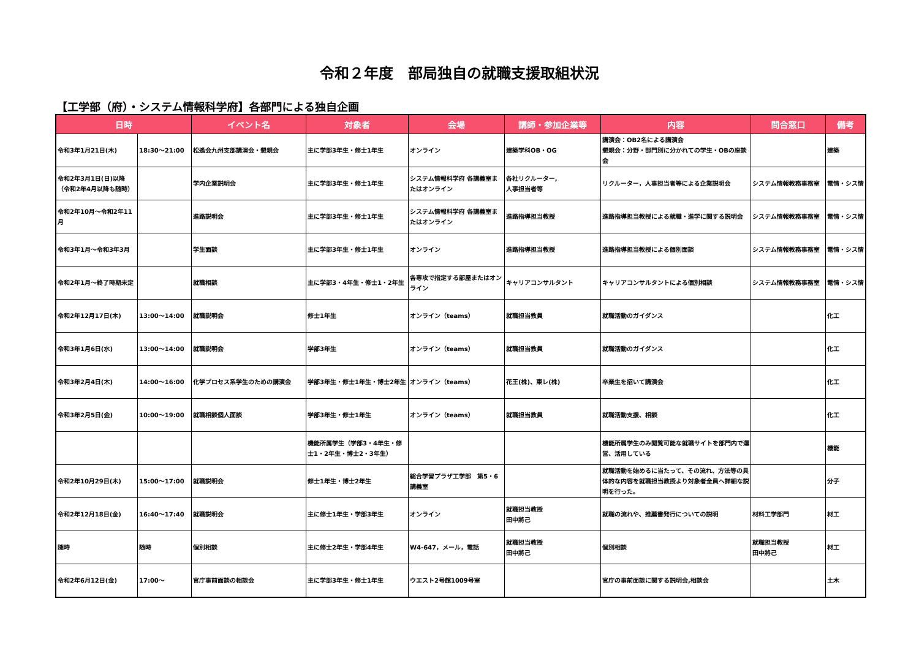令和２年度　部局独自の就職支援取組状況
【工学部（府）・システム情報科学府】各部門による独自企画
| 日時 | | イベント名 | 対象者 | 会場 | 講師・参加企業等 | 内容 | 問合窓口 | 備考 |
| --- | --- | --- | --- | --- | --- | --- | --- | --- |
| 令和3年1月21日(木) | 18:30～21:00 | 松遙会九州支部講演会・懇親会 | 主に学部3年生・修士1年生 | オンライン | 建築学科OB・OG | 講演会：OB2名による講演会 懇親会：分野・部門別に分かれての学生・OBの座談会 | | 建築 |
| 令和2年3月1日(日)以降（令和2年4月以降も随時） | | 学内企業説明会 | 主に学部3年生・修士1年生 | システム情報科学府 各講義室またはオンライン | 各社リクルーター, 人事担当者等 | リクルーター，人事担当者等による企業説明会 | システム情報教務事務室 | 電情・シス情 |
| 令和2年10月～令和2年11月 | | 進路説明会 | 主に学部3年生・修士1年生 | システム情報科学府 各講義室またはオンライン | 進路指導担当教授 | 進路指導担当教授による就職・進学に関する説明会 | システム情報教務事務室 | 電情・シス情 |
| 令和3年1月～令和3年3月 | | 学生面談 | 主に学部3年生・修士1年生 | オンライン | 進路指導担当教授 | 進路指導担当教授による個別面談 | システム情報教務事務室 | 電情・シス情 |
| 令和2年1月～終了時期未定 | | 就職相談 | 主に学部3・4年生・修士1・2年生 | 各専攻で指定する部屋またはオンライン | キャリアコンサルタント | キャリアコンサルタントによる個別相談 | システム情報教務事務室 | 電情・シス情 |
| 令和2年12月17日(木) | 13:00～14:00 | 就職説明会 | 修士1年生 | オンライン（teams） | 就職担当教員 | 就職活動のガイダンス | | 化工 |
| 令和3年1月6日(水) | 13:00～14:00 | 就職説明会 | 学部3年生 | オンライン（teams） | 就職担当教員 | 就職活動のガイダンス | | 化工 |
| 令和3年2月4日(木) | 14:00～16:00 | 化学プロセス系学生のための講演会 | 学部3年生・修士1年生・博士2年生 | オンライン（teams） | 花王(株)、東レ(株) | 卒業生を招いて講演会 | | 化工 |
| 令和3年2月5日(金) | 10:00～19:00 | 就職相談個人面談 | 学部3年生・修士1年生 | オンライン（teams） | 就職担当教員 | 就職活動支援、相談 | | 化工 |
| | | | 機能所属学生（学部3・4年生・修士1・2年生・博士2・3年生） | | | 機能所属学生のみ閲覧可能な就職サイトを部門内で運営、活用している | | 機能 |
| 令和2年10月29日(木) | 15:00～17:00 | 就職説明会 | 修士1年生・博士2年生 | 総合学習プラザ工学部 第5・6講義室 | | 就職活動を始めるに当たって、その流れ、方法等の具体的な内容を就職担当教授より対象者全員へ詳細な説明を行った。 | | 分子 |
| 令和2年12月18日(金) | 16:40～17:40 | 就職説明会 | 主に修士1年生・学部3年生 | オンライン | 就職担当教授 田中將己 | 就職の流れや、推薦書発行についての説明 | 材料工学部門 | 材工 |
| 随時 | 随時 | 個別相談 | 主に修士2年生・学部4年生 | W4-647，メール，電話 | 就職担当教授 田中將己 | 個別相談 | 就職担当教授 田中將己 | 材工 |
| 令和2年6月12日(金) | 17:00～ | 官庁事前面談の相談会 | 主に学部3年生・修士1年生 | ウエスト2号館1009号室 | | 官庁の事前面談に関する説明会,相談会 | | 土木 |